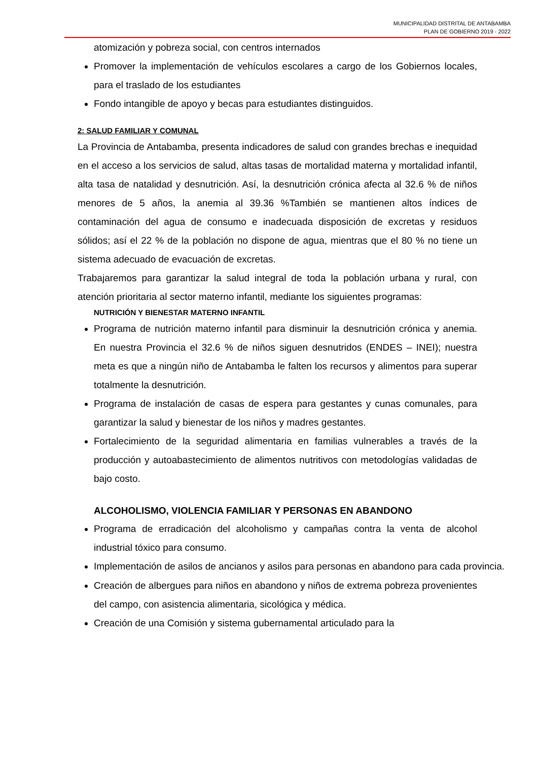MUNICIPALIDAD DISTRITAL DE ANTABAMBA
PLAN DE GOBIERNO 2019 - 2022
atomización y pobreza social, con centros internados
Promover la implementación de vehículos escolares a cargo de los Gobiernos locales, para el traslado de los estudiantes
Fondo intangible de apoyo y becas para estudiantes distinguidos.
2: SALUD FAMILIAR Y COMUNAL
La Provincia de Antabamba, presenta indicadores de salud con grandes brechas e inequidad en el acceso a los servicios de salud, altas tasas de mortalidad materna y mortalidad infantil, alta tasa de natalidad y desnutrición. Así, la desnutrición crónica afecta al 32.6 % de niños menores de 5 años, la anemia al 39.36 %También se mantienen altos índices de contaminación del agua de consumo e inadecuada disposición de excretas y residuos sólidos; así el 22 % de la población no dispone de agua, mientras que el 80 % no tiene un sistema adecuado de evacuación de excretas.
Trabajaremos para garantizar la salud integral de toda la población urbana y rural, con atención prioritaria al sector materno infantil, mediante los siguientes programas:
NUTRICIÓN Y BIENESTAR MATERNO INFANTIL
Programa de nutrición materno infantil para disminuir la desnutrición crónica y anemia. En nuestra Provincia el 32.6 % de niños siguen desnutridos (ENDES – INEI); nuestra meta es que a ningún niño de Antabamba le falten los recursos y alimentos para superar totalmente la desnutrición.
Programa de instalación de casas de espera para gestantes y cunas comunales, para garantizar la salud y bienestar de los niños y madres gestantes.
Fortalecimiento de la seguridad alimentaria en familias vulnerables a través de la producción y autoabastecimiento de alimentos nutritivos con metodologías validadas de bajo costo.
ALCOHOLISMO, VIOLENCIA FAMILIAR Y PERSONAS EN ABANDONO
Programa de erradicación del alcoholismo y campañas contra la venta de alcohol industrial tóxico para consumo.
Implementación de asilos de ancianos y asilos para personas en abandono para cada provincia.
Creación de albergues para niños en abandono y niños de extrema pobreza provenientes del campo, con asistencia alimentaria, sicológica y médica.
Creación de una Comisión y sistema gubernamental articulado para la